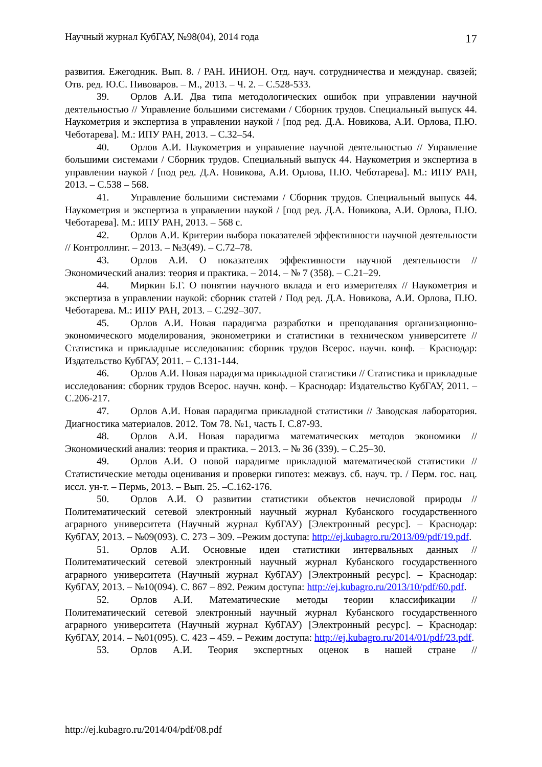Научный журнал КубГАУ, №98(04), 2014 года 17
развития. Ежегодник. Вып. 8. / РАН. ИНИОН. Отд. науч. сотрудничества и междунар. связей; Отв. ред. Ю.С. Пивоваров. – М., 2013. – Ч. 2. – С.528-533.
39. Орлов А.И. Два типа методологических ошибок при управлении научной деятельностью // Управление большими системами / Сборник трудов. Специальный выпуск 44. Наукометрия и экспертиза в управлении наукой / [под ред. Д.А. Новикова, А.И. Орлова, П.Ю. Чеботарева]. М.: ИПУ РАН, 2013. – С.32–54.
40. Орлов А.И. Наукометрия и управление научной деятельностью // Управление большими системами / Сборник трудов. Специальный выпуск 44. Наукометрия и экспертиза в управлении наукой / [под ред. Д.А. Новикова, А.И. Орлова, П.Ю. Чеботарева]. М.: ИПУ РАН, 2013. – С.538 – 568.
41. Управление большими системами / Сборник трудов. Специальный выпуск 44. Наукометрия и экспертиза в управлении наукой / [под ред. Д.А. Новикова, А.И. Орлова, П.Ю. Чеботарева]. М.: ИПУ РАН, 2013. – 568 с.
42. Орлов А.И. Критерии выбора показателей эффективности научной деятельности // Контроллинг. – 2013. – №3(49). – С.72–78.
43. Орлов А.И. О показателях эффективности научной деятельности // Экономический анализ: теория и практика. – 2014. – № 7 (358). – С.21–29.
44. Миркин Б.Г. О понятии научного вклада и его измерителях // Наукометрия и экспертиза в управлении наукой: сборник статей / Под ред. Д.А. Новикова, А.И. Орлова, П.Ю. Чеботарева. М.: ИПУ РАН, 2013. – С.292–307.
45. Орлов А.И. Новая парадигма разработки и преподавания организационно-экономического моделирования, эконометрики и статистики в техническом университете // Статистика и прикладные исследования: сборник трудов Всерос. научн. конф. – Краснодар: Издательство КубГАУ, 2011. – С.131-144.
46. Орлов А.И. Новая парадигма прикладной статистики // Статистика и прикладные исследования: сборник трудов Всерос. научн. конф. – Краснодар: Издательство КубГАУ, 2011. – С.206-217.
47. Орлов А.И. Новая парадигма прикладной статистики // Заводская лаборатория. Диагностика материалов. 2012. Том 78. №1, часть I. С.87-93.
48. Орлов А.И. Новая парадигма математических методов экономики // Экономический анализ: теория и практика. – 2013. – № 36 (339). – С.25–30.
49. Орлов А.И. О новой парадигме прикладной математической статистики // Статистические методы оценивания и проверки гипотез: межвуз. сб. науч. тр. / Перм. гос. нац. иссл. ун-т. – Пермь, 2013. – Вып. 25. –С.162-176.
50. Орлов А.И. О развитии статистики объектов нечисловой природы // Политематический сетевой электронный научный журнал Кубанского государственного аграрного университета (Научный журнал КубГАУ) [Электронный ресурс]. – Краснодар: КубГАУ, 2013. – №09(093). С. 273 – 309. –Режим доступа: http://ej.kubagro.ru/2013/09/pdf/19.pdf.
51. Орлов А.И. Основные идеи статистики интервальных данных // Политематический сетевой электронный научный журнал Кубанского государственного аграрного университета (Научный журнал КубГАУ) [Электронный ресурс]. – Краснодар: КубГАУ, 2013. – №10(094). С. 867 – 892. Режим доступа: http://ej.kubagro.ru/2013/10/pdf/60.pdf.
52. Орлов А.И. Математические методы теории классификации // Политематический сетевой электронный научный журнал Кубанского государственного аграрного университета (Научный журнал КубГАУ) [Электронный ресурс]. – Краснодар: КубГАУ, 2014. – №01(095). С. 423 – 459. – Режим доступа: http://ej.kubagro.ru/2014/01/pdf/23.pdf.
53. Орлов А.И. Теория экспертных оценок в нашей стране //
http://ej.kubagro.ru/2014/04/pdf/08.pdf